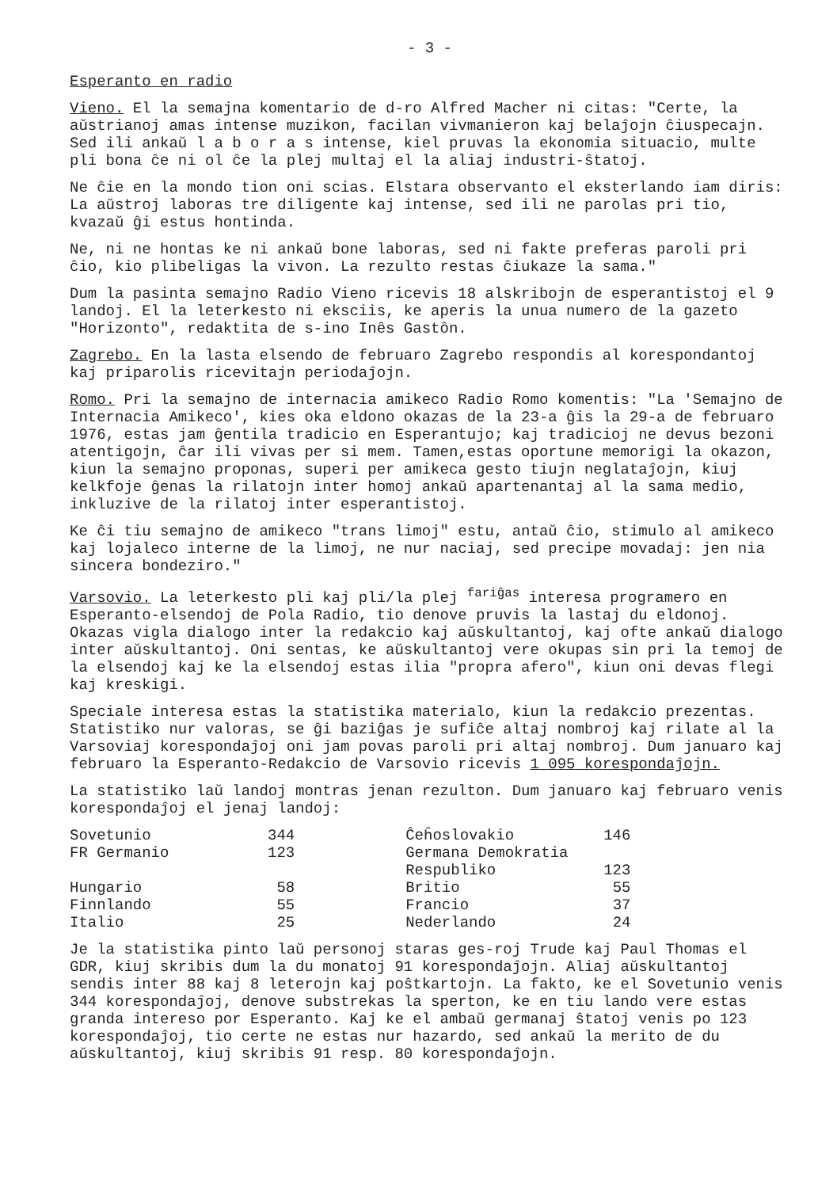- 3 -
Esperanto en radio
Vieno. El la semajna komentario de d-ro Alfred Macher ni citas: "Certe, la aŭstrianoj amas intense muzikon, facilan vivmanieron kaj belaĵojn ĉiuspecajn. Sed ili ankaŭ l a b o r a s intense, kiel pruvas la ekonomia situacio, multe pli bona ĉe ni ol ĉe la plej multaj el la aliaj industri-ŝtatoj.
Ne ĉie en la mondo tion oni scias. Elstara observanto el eksterlando iam diris: La aŭstroj laboras tre diligente kaj intense, sed ili ne parolas pri tio, kvazaŭ ĝi estus hontinda.
Ne, ni ne hontas ke ni ankaŭ bone laboras, sed ni fakte preferas paroli pri ĉio, kio plibeligas la vivon. La rezulto restas ĉiukaze la sama."
Dum la pasinta semajno Radio Vieno ricevis 18 alskribojn de esperantistoj el 9 landoj. El la leterkesto ni eksciis, ke aperis la unua numero de la gazeto "Horizonto", redaktita de s-ino Inês Gastôn.
Zagrebo. En la lasta elsendo de februaro Zagrebo respondis al korespondantoj kaj priparolis ricevitajn periodaĵojn.
Romo. Pri la semajno de internacia amikeco Radio Romo komentis: "La 'Semajno de Internacia Amikeco', kies oka eldono okazas de la 23-a ĝis la 29-a de februaro 1976, estas jam ĝentila tradicio en Esperantujo; kaj tradicioj ne devus bezoni atentigojn, ĉar ili vivas per si mem. Tamen,estas oportune memorigi la okazon, kiun la semajno proponas, superi per amikeca gesto tiujn neglataĵojn, kiuj kelkfoje ĝenas la rilatojn inter homoj ankaŭ apartenantaj al la sama medio, inkluzive de la rilatoj inter esperantistoj.
Ke ĉi tiu semajno de amikeco "trans limoj" estu, antaŭ ĉio, stimulo al amikeco kaj lojaleco interne de la limoj, ne nur naciaj, sed precipe movadaj: jen nia sincera bondeziro."
Varsovio. La leterkesto pli kaj pli/la plej <sup>fariĝas</sup> interesa programero en Esperanto-elsendoj de Pola Radio, tio denove pruvis la lastaj du eldonoj. Okazas vigla dialogo inter la redakcio kaj aŭskultantoj, kaj ofte ankaŭ dialogo inter aŭskultantoj. Oni sentas, ke aŭskultantoj vere okupas sin pri la temoj de la elsendoj kaj ke la elsendoj estas ilia "propra afero", kiun oni devas flegi kaj kreskigi.
Speciale interesa estas la statistika materialo, kiun la redakcio prezentas. Statistiko nur valoras, se ĝi baziĝas je sufiĉe altaj nombroj kaj rilate al la Varsoviaj korespondaĵoj oni jam povas paroli pri altaj nombroj. Dum januaro kaj februaro la Esperanto-Redakcio de Varsovio ricevis 1 095 korespondaĵojn.
La statistiko laŭ landoj montras jenan rezulton. Dum januaro kaj februaro venis korespondaĵoj el jenaj landoj:
| Sovetunio | 344 | Ĉeĥoslovakio | 146 |
| FR Germanio | 123 | Germana Demokratia Respubliko | 123 |
| Hungario | 58 | Britio | 55 |
| Finnlando | 55 | Francio | 37 |
| Italio | 25 | Nederlando | 24 |
Je la statistika pinto laŭ personoj staras ges-roj Trude kaj Paul Thomas el GDR, kiuj skribis dum la du monatoj 91 korespondaĵojn. Aliaj aŭskultantoj sendis inter 88 kaj 8 leterojn kaj poŝtkartojn. La fakto, ke el Sovetunio venis 344 korespondaĵoj, denove substrekas la sperton, ke en tiu lando vere estas granda intereso por Esperanto. Kaj ke el ambaŭ germanaj ŝtatoj venis po 123 korespondaĵoj, tio certe ne estas nur hazardo, sed ankaŭ la merito de du aŭskultantoj, kiuj skribis 91 resp. 80 korespondaĵojn.